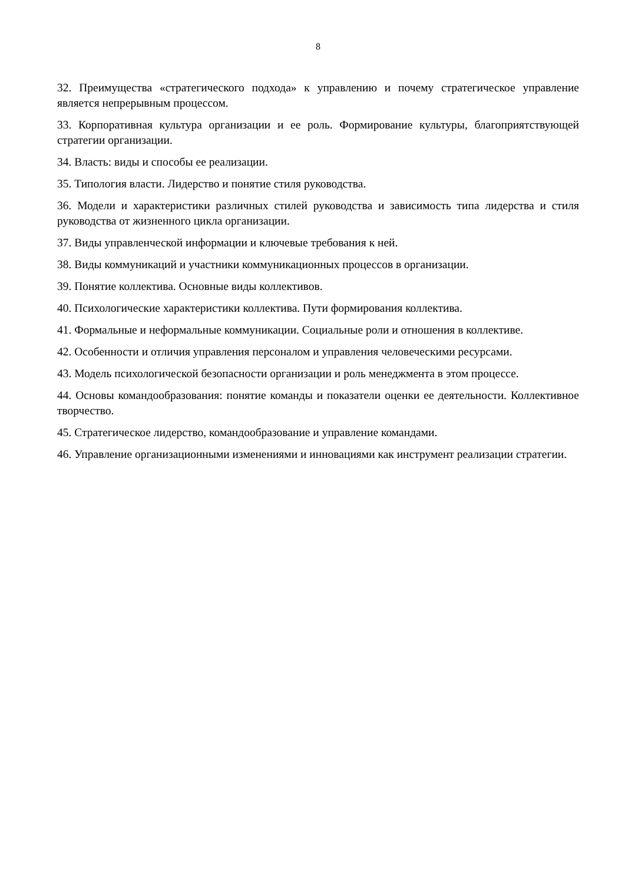8
32. Преимущества «стратегического подхода» к управлению и почему стратегическое управление является непрерывным процессом.
33. Корпоративная культура организации и ее роль. Формирование культуры, благоприятствующей стратегии организации.
34. Власть: виды и способы ее реализации.
35. Типология власти. Лидерство и понятие стиля руководства.
36. Модели и характеристики различных стилей руководства и зависимость типа лидерства и стиля руководства от жизненного цикла организации.
37. Виды управленческой информации и ключевые требования к ней.
38. Виды коммуникаций и участники коммуникационных процессов в организации.
39. Понятие коллектива. Основные виды коллективов.
40. Психологические характеристики коллектива. Пути формирования коллектива.
41. Формальные и неформальные коммуникации. Социальные роли и отношения в коллективе.
42. Особенности и отличия управления персоналом и управления человеческими ресурсами.
43. Модель психологической безопасности организации и роль менеджмента в этом процессе.
44. Основы командообразования: понятие команды и показатели оценки ее деятельности. Коллективное творчество.
45. Стратегическое лидерство, командообразование и управление командами.
46. Управление организационными изменениями и инновациями как инструмент реализации стратегии.